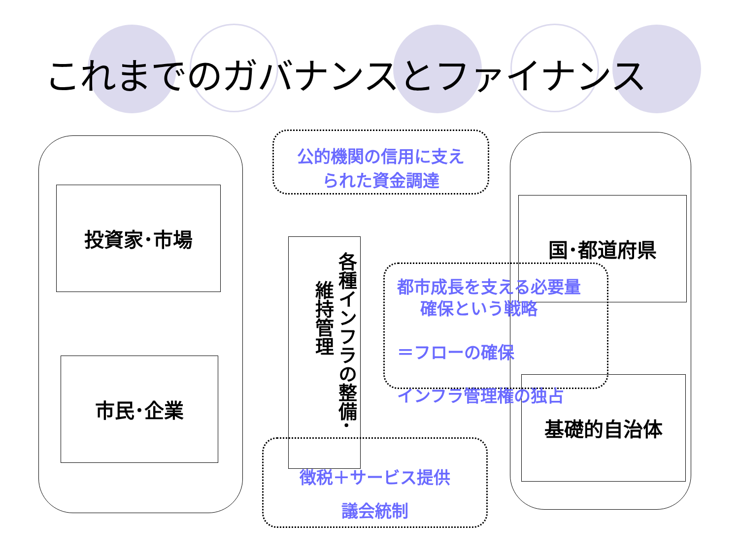これまでのガバナンスとファイナンス
投資家･市場
市民･企業
国･都道府県
基礎的自治体
各種インフラの整備･
維持管理
公的機関の信用に支え
られた資金調達
都市成長を支える必要量
確保という戦略
＝フローの確保
インフラ管理権の独占
徴税＋サービス提供
議会統制